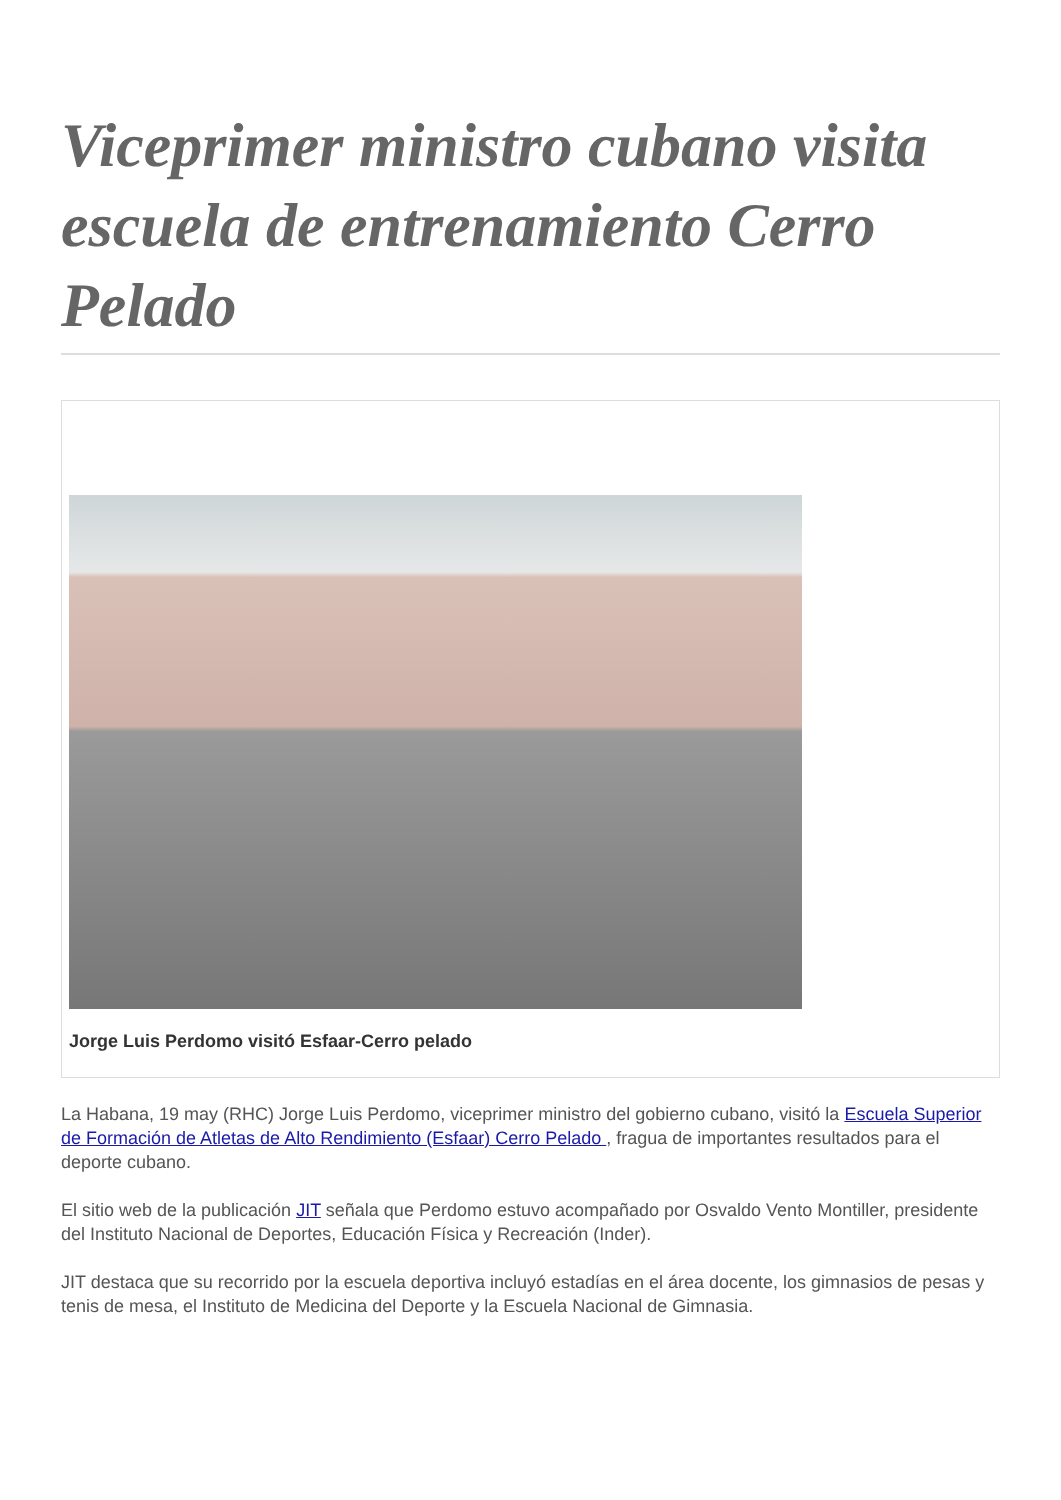Viceprimer ministro cubano visita escuela de entrenamiento Cerro Pelado
Jorge Luis Perdomo visitó Esfaar-Cerro pelado
La Habana, 19 may (RHC) Jorge Luis Perdomo, viceprimer ministro del gobierno cubano, visitó la Escuela Superior de Formación de Atletas de Alto Rendimiento (Esfaar) Cerro Pelado , fragua de importantes resultados para el deporte cubano.
El sitio web de la publicación JIT señala que Perdomo estuvo acompañado por Osvaldo Vento Montiller, presidente del Instituto Nacional de Deportes, Educación Física y Recreación (Inder).
JIT destaca que su recorrido por la escuela deportiva incluyó estadías en el área docente, los gimnasios de pesas y tenis de mesa, el Instituto de Medicina del Deporte y la Escuela Nacional de Gimnasia.